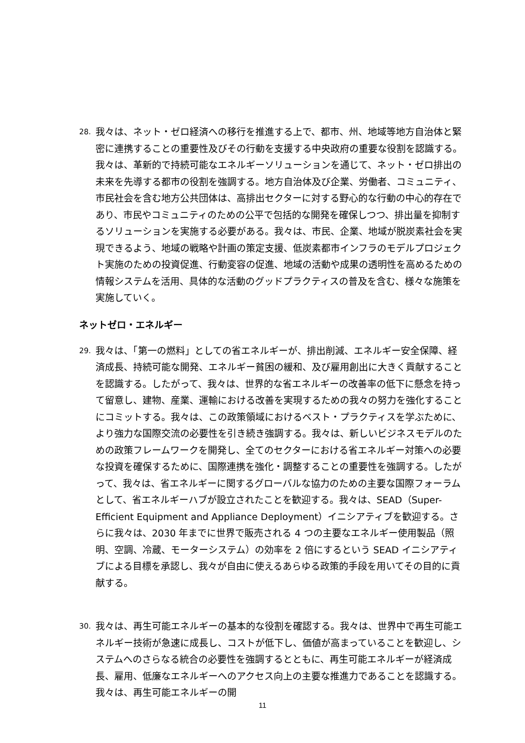28.
我々は、ネット・ゼロ経済への移行を推進する上で、都市、州、地域等地方自治体と緊密に連携することの重要性及びその行動を支援する中央政府の重要な役割を認識する。我々は、革新的で持続可能なエネルギーソリューションを通じて、ネット・ゼロ排出の未来を先導する都市の役割を強調する。地方自治体及び企業、労働者、コミュニティ、市民社会を含む地方公共団体は、高排出セクターに対する野心的な行動の中心的存在であり、市民やコミュニティのための公平で包括的な開発を確保しつつ、排出量を抑制するソリューションを実施する必要がある。我々は、市民、企業、地域が脱炭素社会を実現できるよう、地域の戦略や計画の策定支援、低炭素都市インフラのモデルプロジェクト実施のための投資促進、行動変容の促進、地域の活動や成果の透明性を高めるための情報システムを活用、具体的な活動のグッドプラクティスの普及を含む、様々な施策を実施していく。
ネットゼロ・エネルギー
29.
我々は、「第一の燃料」としての省エネルギーが、排出削減、エネルギー安全保障、経済成長、持続可能な開発、エネルギー貧困の緩和、及び雇用創出に大きく貢献することを認識する。したがって、我々は、世界的な省エネルギーの改善率の低下に懸念を持って留意し、建物、産業、運輸における改善を実現するための我々の努力を強化することにコミットする。我々は、この政策領域におけるベスト・プラクティスを学ぶために、より強力な国際交流の必要性を引き続き強調する。我々は、新しいビジネスモデルのための政策フレームワークを開発し、全てのセクターにおける省エネルギー対策への必要な投資を確保するために、国際連携を強化・調整することの重要性を強調する。したがって、我々は、省エネルギーに関するグローバルな協力のための主要な国際フォーラムとして、省エネルギーハブが設立されたことを歓迎する。我々は、SEAD（Super-Efficient Equipment and Appliance Deployment）イニシアティブを歓迎する。さらに我々は、2030 年までに世界で販売される 4 つの主要なエネルギー使用製品（照明、空調、冷蔵、モーターシステム）の効率を 2 倍にするという SEAD イニシアティブによる目標を承認し、我々が自由に使えるあらゆる政策的手段を用いてその目的に貢献する。
30.
我々は、再生可能エネルギーの基本的な役割を確認する。我々は、世界中で再生可能エネルギー技術が急速に成長し、コストが低下し、価値が高まっていることを歓迎し、システムへのさらなる統合の必要性を強調するとともに、再生可能エネルギーが経済成長、雇用、低廉なエネルギーへのアクセス向上の主要な推進力であることを認識する。我々は、再生可能エネルギーの開
11